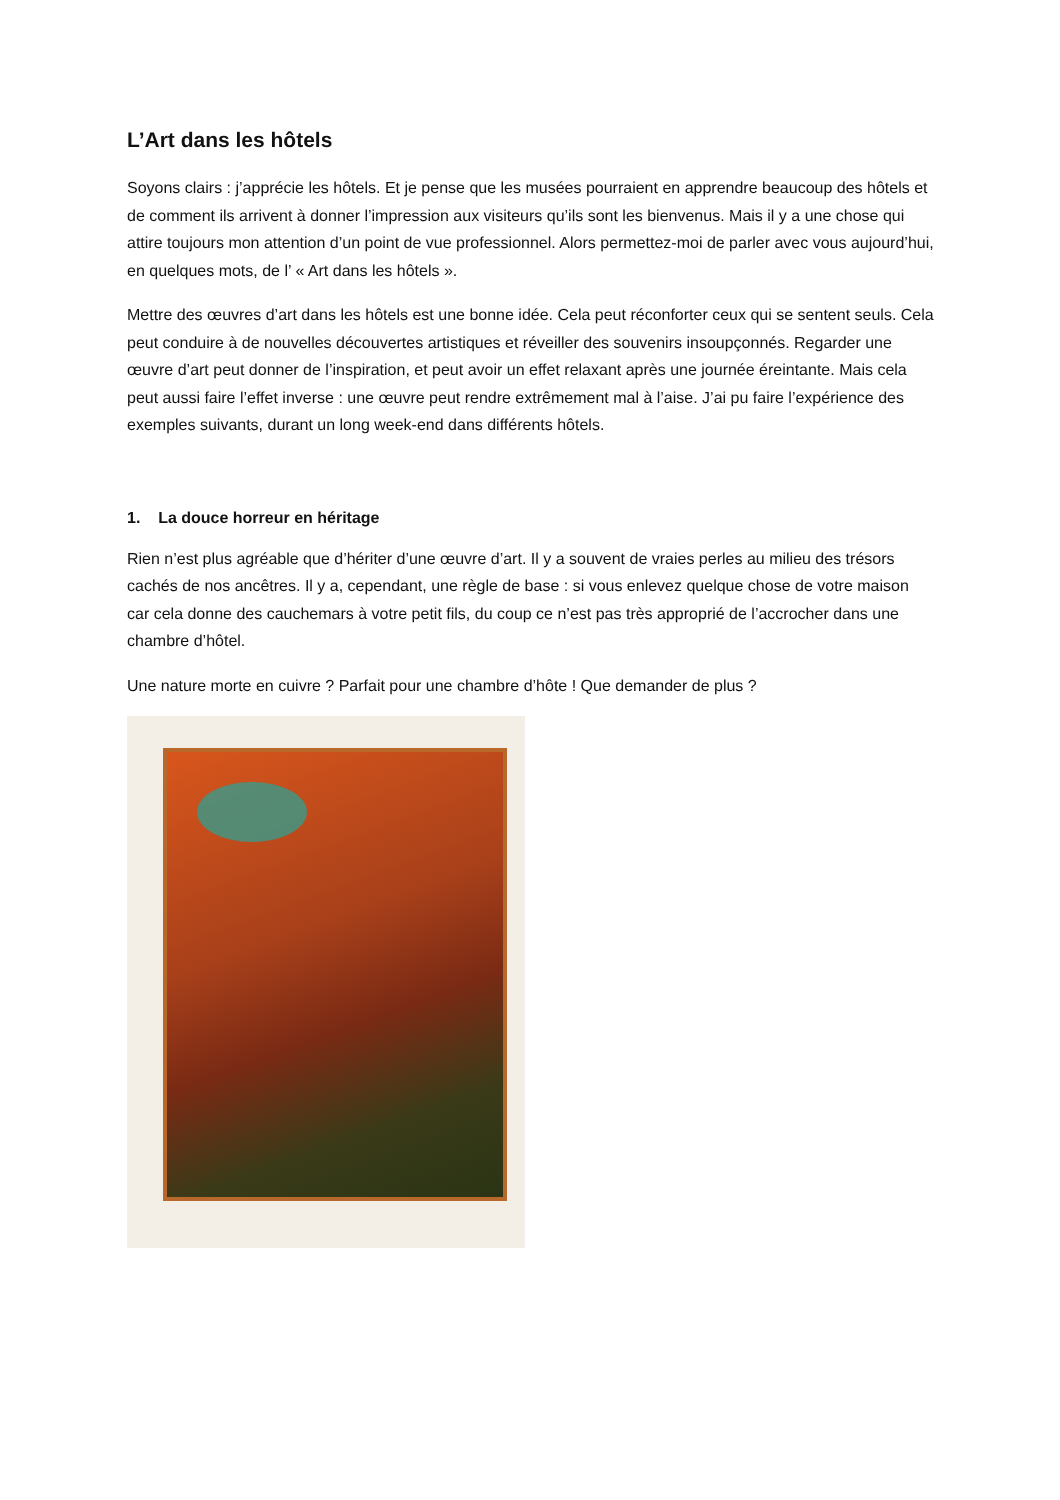L’Art dans les hôtels
Soyons clairs : j’apprécie les hôtels. Et je pense que les musées pourraient en apprendre beaucoup des hôtels et de comment ils arrivent à donner l’impression aux visiteurs qu’ils sont les bienvenus. Mais il y a une chose qui attire toujours mon attention d’un point de vue professionnel. Alors permettez-moi de parler avec vous aujourd’hui, en quelques mots, de l’ « Art dans les hôtels ».
Mettre des œuvres d’art dans les hôtels est une bonne idée. Cela peut réconforter ceux qui se sentent seuls. Cela peut conduire à de nouvelles découvertes artistiques et réveiller des souvenirs insoupçonnés. Regarder une œuvre d’art peut donner de l’inspiration, et peut avoir un effet relaxant après une journée éreintante. Mais cela peut aussi faire l’effet inverse : une œuvre peut rendre extrêmement mal à l’aise. J’ai pu faire l’expérience des exemples suivants, durant un long week-end dans différents hôtels.
1. La douce horreur en héritage
Rien n’est plus agréable que d’hériter d’une œuvre d’art. Il y a souvent de vraies perles au milieu des trésors cachés de nos ancêtres. Il y a, cependant, une règle de base : si vous enlevez quelque chose de votre maison car cela donne des cauchemars à votre petit fils, du coup ce n’est pas très approprié de l’accrocher dans une chambre d’hôtel.
Une nature morte en cuivre ? Parfait pour une chambre d’hôte ! Que demander de plus ?